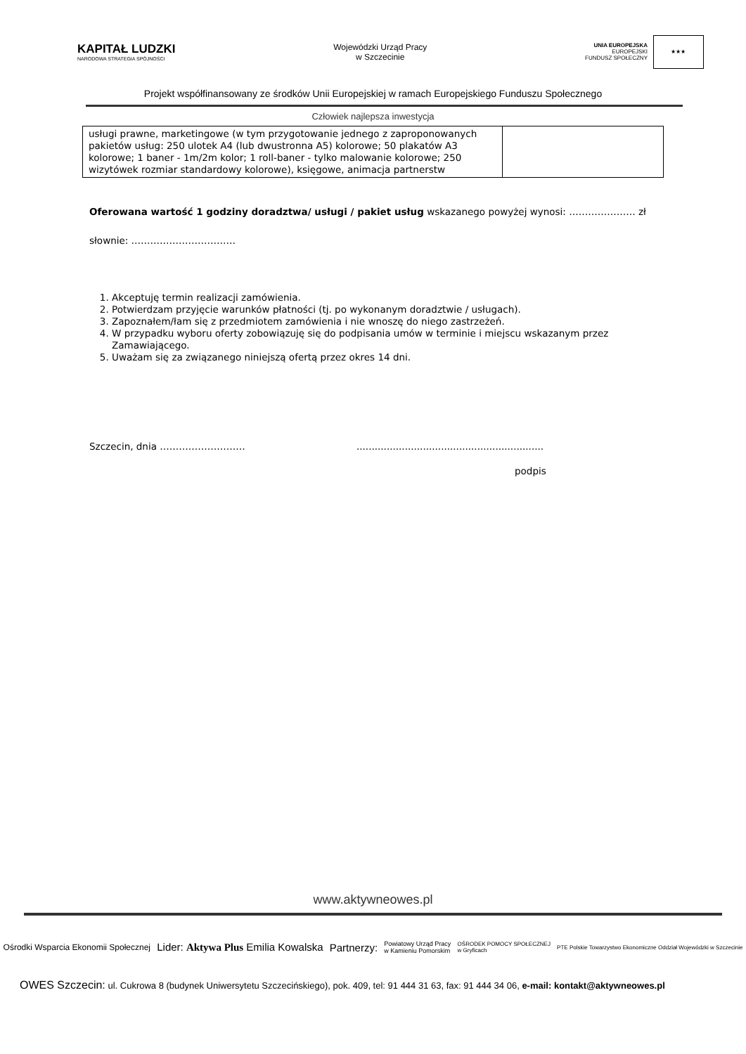KAPITAŁ LUDZKI
NARODOWA STRATEGIA SPÓJNOŚCI
Wojewódzki Urząd Pracy
w Szczecinie
UNIA EUROPEJSKA
EUROPEJSKI
FUNDUSZ SPOŁECZNY
★★★
Projekt współfinansowany ze środków Unii Europejskiej w ramach Europejskiego Funduszu Społecznego
Człowiek najlepsza inwestycja
| usługi prawne, marketingowe (w tym przygotowanie jednego z zaproponowanych pakietów usług: 250 ulotek A4 (lub dwustronna A5) kolorowe; 50 plakatów A3 kolorowe; 1 baner - 1m/2m kolor; 1 roll-baner - tylko malowanie kolorowe; 250 wizytówek rozmiar standardowy kolorowe), księgowe, animacja partnerstw | |
Oferowana wartość 1 godziny doradztwa/ usługi / pakiet usług wskazanego powyżej wynosi: ………………… zł
słownie: ……………………………
1. Akceptuję termin realizacji zamówienia.
2. Potwierdzam przyjęcie warunków płatności (tj. po wykonanym doradztwie / usługach).
3. Zapoznałem/łam się z przedmiotem zamówienia i nie wnoszę do niego zastrzeżeń.
4. W przypadku wyboru oferty zobowiązuję się do podpisania umów w terminie i miejscu wskazanym przez Zamawiającego.
5. Uważam się za związanego niniejszą ofertą przez okres 14 dni.
Szczecin, dnia ………………………..............................................................
podpis
www.aktywneowes.pl
Ośrodki Wsparcia Ekonomii Społecznej Lider: Aktywa Plus Emilia Kowalska Partnerzy: Powiatowy Urząd Pracy
w Kamieniu Pomorskim OŚRODEK POMOCY SPOŁECZNEJ
w Gryficach PTE Polskie Towarzystwo Ekonomiczne Oddział Wojewódzki w Szczecinie
OWES Szczecin: ul. Cukrowa 8 (budynek Uniwersytetu Szczecińskiego), pok. 409, tel: 91 444 31 63, fax: 91 444 34 06, e-mail: kontakt@aktywneowes.pl